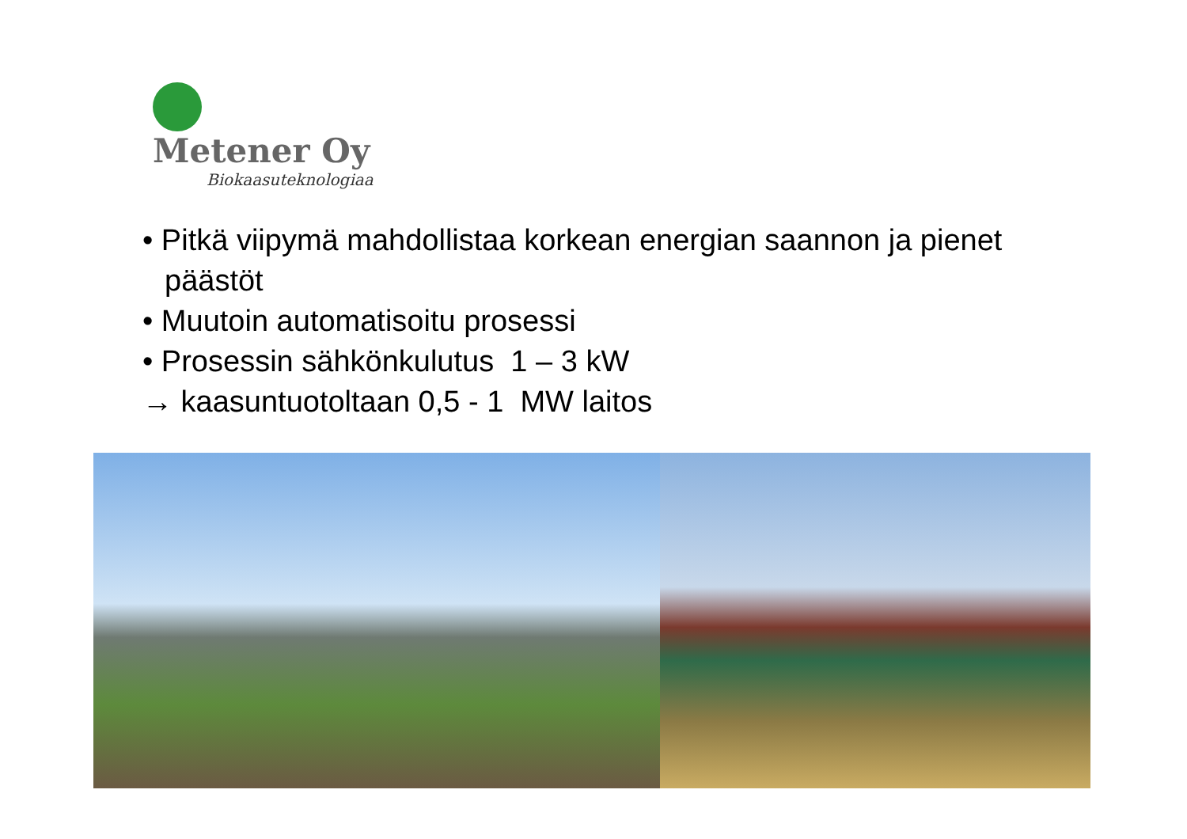Metener Oy
Biokaasuteknologiaa
• Pitkä viipymä mahdollistaa korkean energian saannon ja pienet päästöt
• Muutoin automatisoitu prosessi
• Prosessin sähkönkulutus 1 – 3 kW
→ kaasuntuotoltaan 0,5 - 1 MW laitos